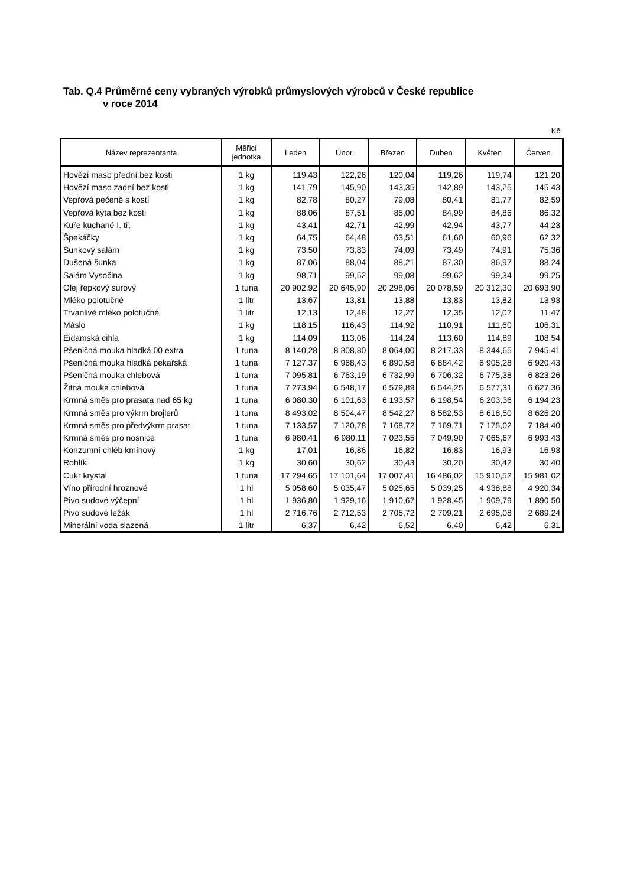Tab. Q.4 Průměrné ceny vybraných výrobků průmyslových výrobců v České republice
v roce 2014
Kč
| Název reprezentanta | Měřicí jednotka | Leden | Únor | Březen | Duben | Květen | Červen |
| --- | --- | --- | --- | --- | --- | --- | --- |
| Hovězí maso přední bez kosti | 1 kg | 119,43 | 122,26 | 120,04 | 119,26 | 119,74 | 121,20 |
| Hovězí maso zadní bez kosti | 1 kg | 141,79 | 145,90 | 143,35 | 142,89 | 143,25 | 145,43 |
| Vepřová pečeně s kostí | 1 kg | 82,78 | 80,27 | 79,08 | 80,41 | 81,77 | 82,59 |
| Vepřová kýta bez kosti | 1 kg | 88,06 | 87,51 | 85,00 | 84,99 | 84,86 | 86,32 |
| Kuře kuchané I. tř. | 1 kg | 43,41 | 42,71 | 42,99 | 42,94 | 43,77 | 44,23 |
| Špekáčky | 1 kg | 64,75 | 64,48 | 63,51 | 61,60 | 60,96 | 62,32 |
| Šunkový salám | 1 kg | 73,50 | 73,83 | 74,09 | 73,49 | 74,91 | 75,36 |
| Dušená šunka | 1 kg | 87,06 | 88,04 | 88,21 | 87,30 | 86,97 | 88,24 |
| Salám Vysočina | 1 kg | 98,71 | 99,52 | 99,08 | 99,62 | 99,34 | 99,25 |
| Olej řepkový surový | 1 tuna | 20 902,92 | 20 645,90 | 20 298,06 | 20 078,59 | 20 312,30 | 20 693,90 |
| Mléko polotučné | 1 litr | 13,67 | 13,81 | 13,88 | 13,83 | 13,82 | 13,93 |
| Trvanlivé mléko polotučné | 1 litr | 12,13 | 12,48 | 12,27 | 12,35 | 12,07 | 11,47 |
| Máslo | 1 kg | 118,15 | 116,43 | 114,92 | 110,91 | 111,60 | 106,31 |
| Eidamská cihla | 1 kg | 114,09 | 113,06 | 114,24 | 113,60 | 114,89 | 108,54 |
| Pšeničná mouka hladká 00 extra | 1 tuna | 8 140,28 | 8 308,80 | 8 064,00 | 8 217,33 | 8 344,65 | 7 945,41 |
| Pšeničná mouka hladká pekařská | 1 tuna | 7 127,37 | 6 968,43 | 6 890,58 | 6 884,42 | 6 905,28 | 6 920,43 |
| Pšeničná mouka chlebová | 1 tuna | 7 095,81 | 6 763,19 | 6 732,99 | 6 706,32 | 6 775,38 | 6 823,26 |
| Žitná mouka chlebová | 1 tuna | 7 273,94 | 6 548,17 | 6 579,89 | 6 544,25 | 6 577,31 | 6 627,36 |
| Krmná směs pro prasata nad 65 kg | 1 tuna | 6 080,30 | 6 101,63 | 6 193,57 | 6 198,54 | 6 203,36 | 6 194,23 |
| Krmná směs pro výkrm brojlerů | 1 tuna | 8 493,02 | 8 504,47 | 8 542,27 | 8 582,53 | 8 618,50 | 8 626,20 |
| Krmná směs pro předvýkrm prasat | 1 tuna | 7 133,57 | 7 120,78 | 7 168,72 | 7 169,71 | 7 175,02 | 7 184,40 |
| Krmná směs pro nosnice | 1 tuna | 6 980,41 | 6 980,11 | 7 023,55 | 7 049,90 | 7 065,67 | 6 993,43 |
| Konzumní chléb kmínový | 1 kg | 17,01 | 16,86 | 16,82 | 16,83 | 16,93 | 16,93 |
| Rohlík | 1 kg | 30,60 | 30,62 | 30,43 | 30,20 | 30,42 | 30,40 |
| Cukr krystal | 1 tuna | 17 294,65 | 17 101,64 | 17 007,41 | 16 486,02 | 15 910,52 | 15 981,02 |
| Víno přírodní hroznové | 1 hl | 5 058,60 | 5 035,47 | 5 025,65 | 5 039,25 | 4 938,88 | 4 920,34 |
| Pivo sudové výčepní | 1 hl | 1 936,80 | 1 929,16 | 1 910,67 | 1 928,45 | 1 909,79 | 1 890,50 |
| Pivo sudové ležák | 1 hl | 2 716,76 | 2 712,53 | 2 705,72 | 2 709,21 | 2 695,08 | 2 689,24 |
| Minerální voda slazená | 1 litr | 6,37 | 6,42 | 6,52 | 6,40 | 6,42 | 6,31 |